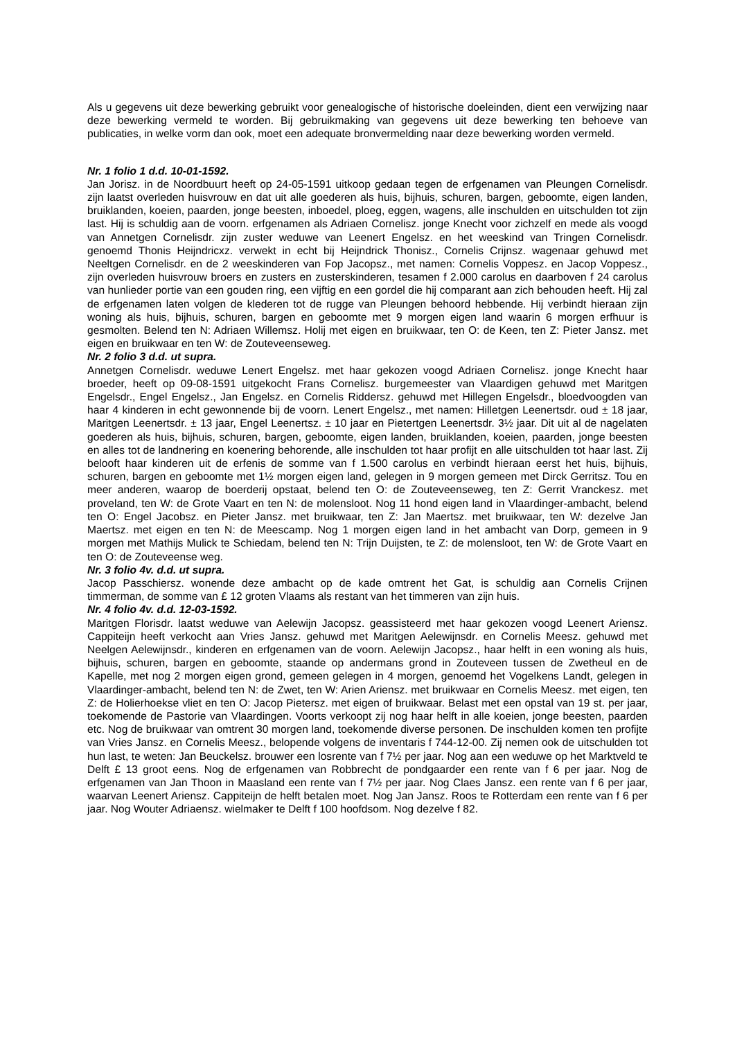Als u gegevens uit deze bewerking gebruikt voor genealogische of historische doeleinden, dient een verwijzing naar deze bewerking vermeld te worden. Bij gebruikmaking van gegevens uit deze bewerking ten behoeve van publicaties, in welke vorm dan ook, moet een adequate bronvermelding naar deze bewerking worden vermeld.
Nr. 1 folio 1 d.d. 10-01-1592.
Jan Jorisz. in de Noordbuurt heeft op 24-05-1591 uitkoop gedaan tegen de erfgenamen van Pleungen Cornelisdr. zijn laatst overleden huisvrouw en dat uit alle goederen als huis, bijhuis, schuren, bargen, geboomte, eigen landen, bruiklanden, koeien, paarden, jonge beesten, inboedel, ploeg, eggen, wagens, alle inschulden en uitschulden tot zijn last. Hij is schuldig aan de voorn. erfgenamen als Adriaen Cornelisz. jonge Knecht voor zichzelf en mede als voogd van Annetgen Cornelisdr. zijn zuster weduwe van Leenert Engelsz. en het weeskind van Tringen Cornelisdr. genoemd Thonis Heijndricxz. verwekt in echt bij Heijndrick Thonisz., Cornelis Crijnsz. wagenaar gehuwd met Neeltgen Cornelisdr. en de 2 weeskinderen van Fop Jacopsz., met namen: Cornelis Voppesz. en Jacop Voppesz., zijn overleden huisvrouw broers en zusters en zusterskinderen, tesamen f 2.000 carolus en daarboven f 24 carolus van hunlieder portie van een gouden ring, een vijftig en een gordel die hij comparant aan zich behouden heeft. Hij zal de erfgenamen laten volgen de klederen tot de rugge van Pleungen behoord hebbende. Hij verbindt hieraan zijn woning als huis, bijhuis, schuren, bargen en geboomte met 9 morgen eigen land waarin 6 morgen erfhuur is gesmolten. Belend ten N: Adriaen Willemsz. Holij met eigen en bruikwaar, ten O: de Keen, ten Z: Pieter Jansz. met eigen en bruikwaar en ten W: de Zouteveenseweg.
Nr. 2 folio 3 d.d. ut supra.
Annetgen Cornelisdr. weduwe Lenert Engelsz. met haar gekozen voogd Adriaen Cornelisz. jonge Knecht haar broeder, heeft op 09-08-1591 uitgekocht Frans Cornelisz. burgemeester van Vlaardigen gehuwd met Maritgen Engelsdr., Engel Engelsz., Jan Engelsz. en Cornelis Riddersz. gehuwd met Hillegen Engelsdr., bloedvoogden van haar 4 kinderen in echt gewonnende bij de voorn. Lenert Engelsz., met namen: Hilletgen Leenertsdr. oud ± 18 jaar, Maritgen Leenertsdr. ± 13 jaar, Engel Leenertsz. ± 10 jaar en Pietertgen Leenertsdr. 3½ jaar. Dit uit al de nagelaten goederen als huis, bijhuis, schuren, bargen, geboomte, eigen landen, bruiklanden, koeien, paarden, jonge beesten en alles tot de landnering en koenering behorende, alle inschulden tot haar profijt en alle uitschulden tot haar last. Zij belooft haar kinderen uit de erfenis de somme van f 1.500 carolus en verbindt hieraan eerst het huis, bijhuis, schuren, bargen en geboomte met 1½ morgen eigen land, gelegen in 9 morgen gemeen met Dirck Gerritsz. Tou en meer anderen, waarop de boerderij opstaat, belend ten O: de Zouteveenseweg, ten Z: Gerrit Vranckesz. met proveland, ten W: de Grote Vaart en ten N: de molensloot. Nog 11 hond eigen land in Vlaardinger-ambacht, belend ten O: Engel Jacobsz. en Pieter Jansz. met bruikwaar, ten Z: Jan Maertsz. met bruikwaar, ten W: dezelve Jan Maertsz. met eigen en ten N: de Meescamp. Nog 1 morgen eigen land in het ambacht van Dorp, gemeen in 9 morgen met Mathijs Mulick te Schiedam, belend ten N: Trijn Duijsten, te Z: de molensloot, ten W: de Grote Vaart en ten O: de Zouteveense weg.
Nr. 3 folio 4v. d.d. ut supra.
Jacop Passchiersz. wonende deze ambacht op de kade omtrent het Gat, is schuldig aan Cornelis Crijnen timmerman, de somme van £ 12 groten Vlaams als restant van het timmeren van zijn huis.
Nr. 4 folio 4v. d.d. 12-03-1592.
Maritgen Florisdr. laatst weduwe van Aelewijn Jacopsz. geassisteerd met haar gekozen voogd Leenert Ariensz. Cappiteijn heeft verkocht aan Vries Jansz. gehuwd met Maritgen Aelewijnsdr. en Cornelis Meesz. gehuwd met Neelgen Aelewijnsdr., kinderen en erfgenamen van de voorn. Aelewijn Jacopsz., haar helft in een woning als huis, bijhuis, schuren, bargen en geboomte, staande op andermans grond in Zouteveen tussen de Zwetheul en de Kapelle, met nog 2 morgen eigen grond, gemeen gelegen in 4 morgen, genoemd het Vogelkens Landt, gelegen in Vlaardinger-ambacht, belend ten N: de Zwet, ten W: Arien Ariensz. met bruikwaar en Cornelis Meesz. met eigen, ten Z: de Holierhoekse vliet en ten O: Jacop Pietersz. met eigen of bruikwaar. Belast met een opstal van 19 st. per jaar, toekomende de Pastorie van Vlaardingen. Voorts verkoopt zij nog haar helft in alle koeien, jonge beesten, paarden etc. Nog de bruikwaar van omtrent 30 morgen land, toekomende diverse personen. De inschulden komen ten profijte van Vries Jansz. en Cornelis Meesz., belopende volgens de inventaris f 744-12-00. Zij nemen ook de uitschulden tot hun last, te weten: Jan Beuckelsz. brouwer een losrente van f 7½ per jaar. Nog aan een weduwe op het Marktveld te Delft £ 13 groot eens. Nog de erfgenamen van Robbrecht de pondgaarder een rente van f 6 per jaar. Nog de erfgenamen van Jan Thoon in Maasland een rente van f 7½ per jaar. Nog Claes Jansz. een rente van f 6 per jaar, waarvan Leenert Ariensz. Cappiteijn de helft betalen moet. Nog Jan Jansz. Roos te Rotterdam een rente van f 6 per jaar. Nog Wouter Adriaensz. wielmaker te Delft f 100 hoofdsom. Nog dezelve f 82.